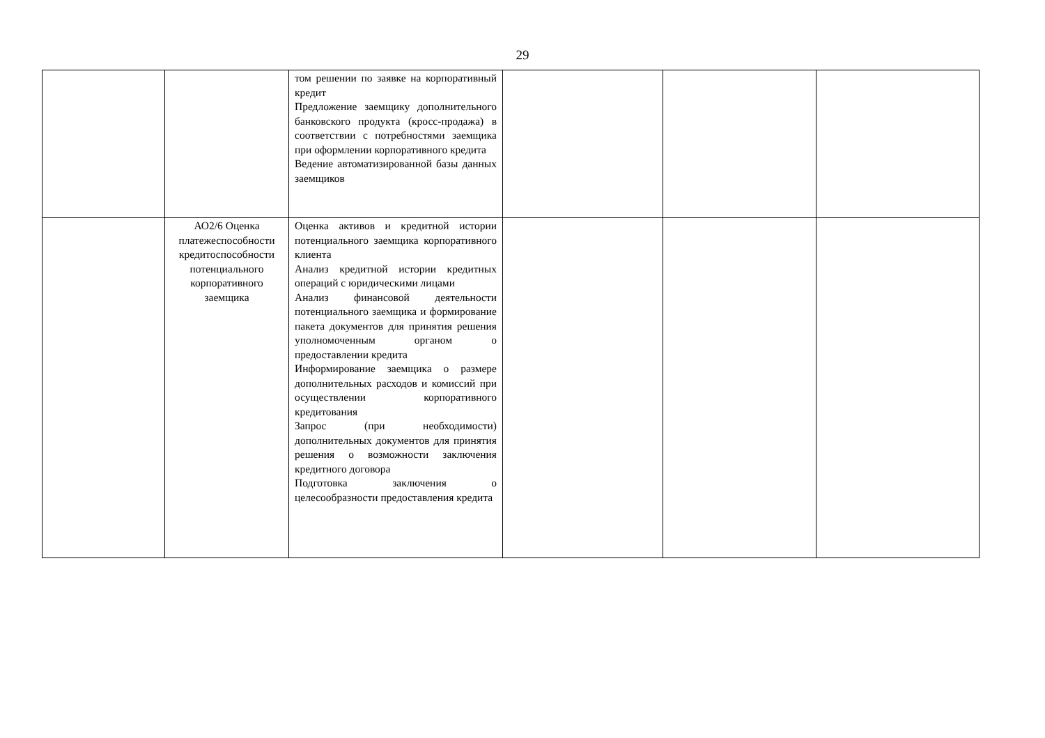29
| | | том решении по заявке на корпоративный кредит Предложение заемщику дополнительного банковского продукта (кросс-продажа) в соответствии с потребностями заемщика при оформлении корпоративного кредита Ведение автоматизированной базы данных заемщиков | | | |
| | АО2/6 Оценка платежеспособности кредитоспособности потенциального корпоративного заемщика | Оценка активов и кредитной истории потенциального заемщика корпоративного клиента Анализ кредитной истории кредитных операций с юридическими лицами Анализ финансовой деятельности потенциального заемщика и формирование пакета документов для принятия решения уполномоченным органом о предоставлении кредита Информирование заемщика о размере дополнительных расходов и комиссий при осуществлении корпоративного кредитования Запрос (при необходимости) дополнительных документов для принятия решения о возможности заключения кредитного договора Подготовка заключения о целесообразности предоставления кредита | | | |